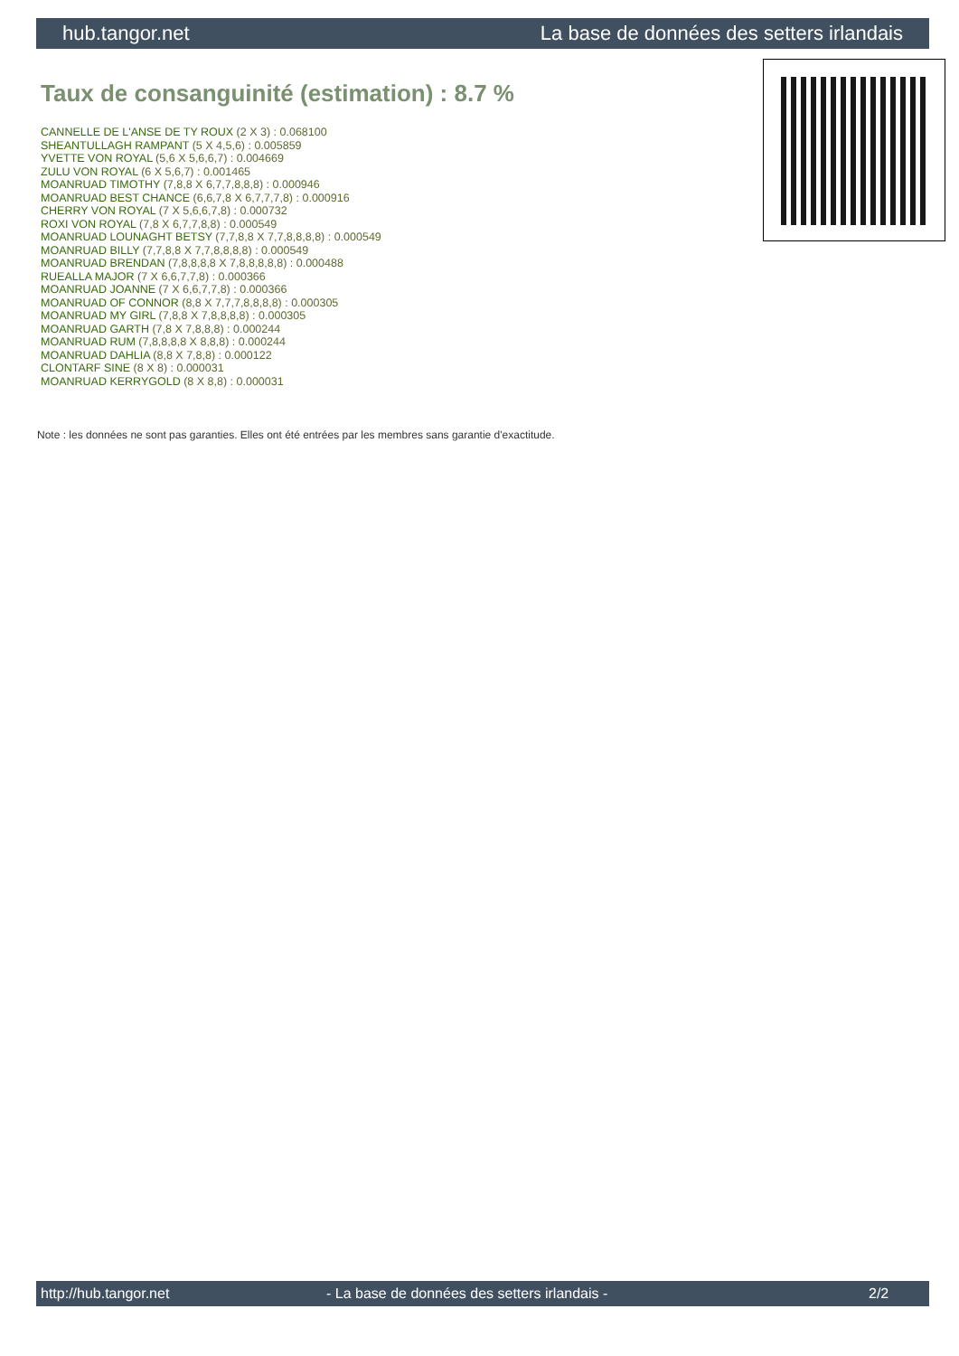hub.tangor.net La base de données des setters irlandais
Taux de consanguinité (estimation) : 8.7 %
CANNELLE DE L'ANSE DE TY ROUX (2 X 3) : 0.068100
SHEANTULLAGH RAMPANT (5 X 4,5,6) : 0.005859
YVETTE VON ROYAL (5,6 X 5,6,6,7) : 0.004669
ZULU VON ROYAL (6 X 5,6,7) : 0.001465
MOANRUAD TIMOTHY (7,8,8 X 6,7,7,8,8,8) : 0.000946
MOANRUAD BEST CHANCE (6,6,7,8 X 6,7,7,7,8) : 0.000916
CHERRY VON ROYAL (7 X 5,6,6,7,8) : 0.000732
ROXI VON ROYAL (7,8 X 6,7,7,8,8) : 0.000549
MOANRUAD LOUNAGHT BETSY (7,7,8,8 X 7,7,8,8,8,8) : 0.000549
MOANRUAD BILLY (7,7,8,8 X 7,7,8,8,8,8) : 0.000549
MOANRUAD BRENDAN (7,8,8,8,8 X 7,8,8,8,8,8) : 0.000488
RUEALLA MAJOR (7 X 6,6,7,7,8) : 0.000366
MOANRUAD JOANNE (7 X 6,6,7,7,8) : 0.000366
MOANRUAD OF CONNOR (8,8 X 7,7,7,8,8,8,8) : 0.000305
MOANRUAD MY GIRL (7,8,8 X 7,8,8,8,8) : 0.000305
MOANRUAD GARTH (7,8 X 7,8,8,8) : 0.000244
MOANRUAD RUM (7,8,8,8,8 X 8,8,8) : 0.000244
MOANRUAD DAHLIA (8,8 X 7,8,8) : 0.000122
CLONTARF SINE (8 X 8) : 0.000031
MOANRUAD KERRYGOLD (8 X 8,8) : 0.000031
Note : les données ne sont pas garanties. Elles ont été entrées par les membres sans garantie d'exactitude.
http://hub.tangor.net - La base de données des setters irlandais - 2/2